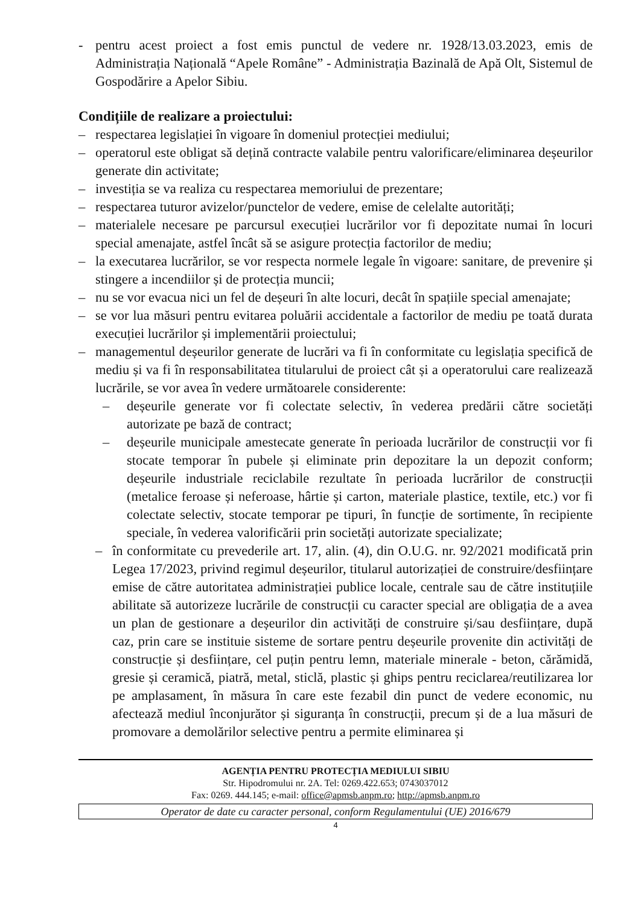- pentru acest proiect a fost emis punctul de vedere nr. 1928/13.03.2023, emis de Administrația Națională “Apele Române” - Administrația Bazinală de Apă Olt, Sistemul de Gospodărire a Apelor Sibiu.
Condițiile de realizare a proiectului:
– respectarea legislației în vigoare în domeniul protecției mediului;
– operatorul este obligat să dețină contracte valabile pentru valorificare/eliminarea deșeurilor generate din activitate;
– investiția se va realiza cu respectarea memoriului de prezentare;
– respectarea tuturor avizelor/punctelor de vedere, emise de celelalte autorități;
– materialele necesare pe parcursul execuției lucrărilor vor fi depozitate numai în locuri special amenajate, astfel încât să se asigure protecția factorilor de mediu;
– la executarea lucrărilor, se vor respecta normele legale în vigoare: sanitare, de prevenire și stingere a incendiilor și de protecția muncii;
– nu se vor evacua nici un fel de deșeuri în alte locuri, decât în spațiile special amenajate;
– se vor lua măsuri pentru evitarea poluării accidentale a factorilor de mediu pe toată durata execuției lucrărilor și implementării proiectului;
– managementul deșeurilor generate de lucrări va fi în conformitate cu legislația specifică de mediu și va fi în responsabilitatea titularului de proiect cât și a operatorului care realizează lucrările, se vor avea în vedere următoarele considerente:
– deșeurile generate vor fi colectate selectiv, în vederea predării către societăți autorizate pe bază de contract;
– deșeurile municipale amestecate generate în perioada lucrărilor de construcții vor fi stocate temporar în pubele și eliminate prin depozitare la un depozit conform; deșeurile industriale reciclabile rezultate în perioada lucrărilor de construcții (metalice feroase și neferoase, hârtie și carton, materiale plastice, textile, etc.) vor fi colectate selectiv, stocate temporar pe tipuri, în funcție de sortimente, în recipiente speciale, în vederea valorificării prin societăți autorizate specializate;
– în conformitate cu prevederile art. 17, alin. (4), din O.U.G. nr. 92/2021 modificată prin Legea 17/2023, privind regimul deșeurilor, titularul autorizației de construire/desființare emise de către autoritatea administrației publice locale, centrale sau de către instituțiile abilitate să autorizeze lucrările de construcții cu caracter special are obligația de a avea un plan de gestionare a deșeurilor din activități de construire și/sau desființare, după caz, prin care se instituie sisteme de sortare pentru deșeurile provenite din activități de construcție și desființare, cel puțin pentru lemn, materiale minerale - beton, cărămidă, gresie și ceramică, piatră, metal, sticlă, plastic și ghips pentru reciclarea/reutilizarea lor pe amplasament, în măsura în care este fezabil din punct de vedere economic, nu afectează mediul înconjurător și siguranța în construcții, precum și de a lua măsuri de promovare a demolărilor selective pentru a permite eliminarea și
AGENȚIA PENTRU PROTECȚIA MEDIULUI SIBIU
Str. Hipodromului nr. 2A. Tel: 0269.422.653; 0743037012
Fax: 0269. 444.145; e-mail: office@apmsb.anpm.ro; http://apmsb.anpm.ro
Operator de date cu caracter personal, conform Regulamentului (UE) 2016/679
4